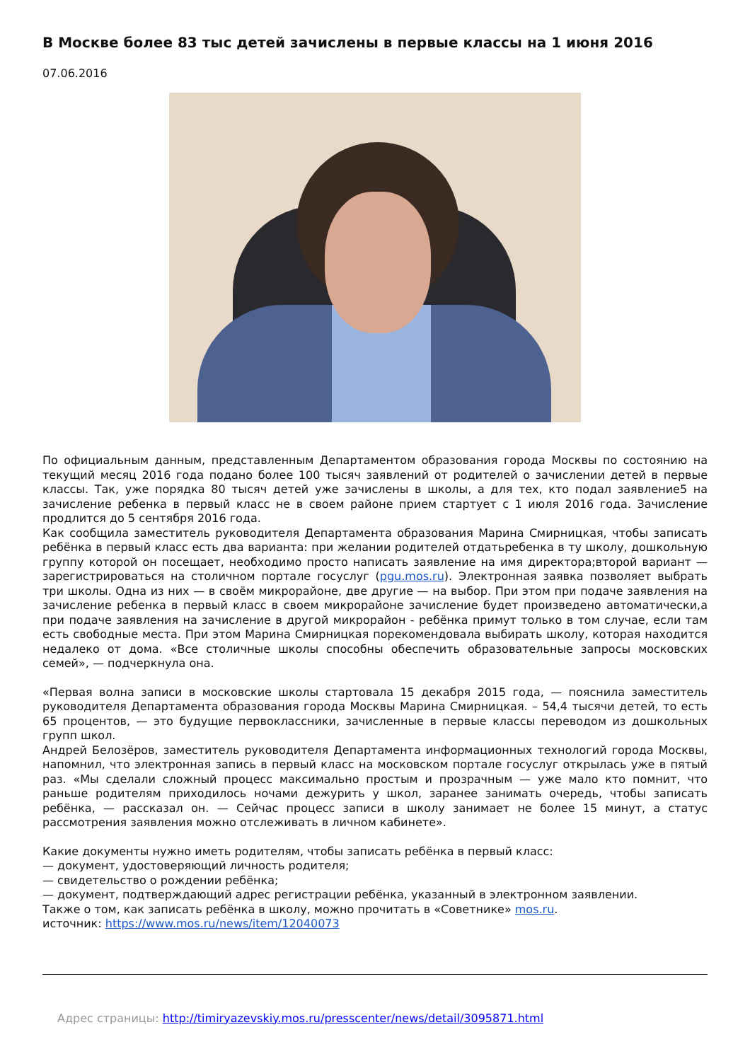В Москве более 83 тыс детей зачислены в первые классы на 1 июня 2016
07.06.2016
По официальным данным, представленным Департаментом образования города Москвы по состоянию на текущий месяц 2016 года подано более 100 тысяч заявлений от родителей о зачислении детей в первые классы. Так, уже порядка 80 тысяч детей уже зачислены в школы, а для тех, кто подал заявление5 на зачисление ребенка в первый класс не в своем районе прием стартует с 1 июля 2016 года. Зачисление продлится до 5 сентября 2016 года.
Как сообщила заместитель руководителя Департамента образования Марина Смирницкая, чтобы записать ребёнка в первый класс есть два варианта: при желании родителей отдатьребенка в ту школу, дошкольную группу которой он посещает, необходимо просто написать заявление на имя директора;второй вариант — зарегистрироваться на столичном портале госуслуг (pgu.mos.ru). Электронная заявка позволяет выбрать три школы. Одна из них — в своём микрорайоне, две другие — на выбор. При этом при подаче заявления на зачисление ребенка в первый класс в своем микрорайоне зачисление будет произведено автоматически,а при подаче заявления на зачисление в другой микрорайон - ребёнка примут только в том случае, если там есть свободные места. При этом Марина Смирницкая порекомендовала выбирать школу, которая находится недалеко от дома. «Все столичные школы способны обеспечить образовательные запросы московских семей», — подчеркнула она.
«Первая волна записи в московские школы стартовала 15 декабря 2015 года, — пояснила заместитель руководителя Департамента образования города Москвы Марина Смирницкая. – 54,4 тысячи детей, то есть 65 процентов, — это будущие первоклассники, зачисленные в первые классы переводом из дошкольных групп школ.
Андрей Белозёров, заместитель руководителя Департамента информационных технологий города Москвы, напомнил, что электронная запись в первый класс на московском портале госуслуг открылась уже в пятый раз. «Мы сделали сложный процесс максимально простым и прозрачным — уже мало кто помнит, что раньше родителям приходилось ночами дежурить у школ, заранее занимать очередь, чтобы записать ребёнка, — рассказал он. — Сейчас процесс записи в школу занимает не более 15 минут, а статус рассмотрения заявления можно отслеживать в личном кабинете».
Какие документы нужно иметь родителям, чтобы записать ребёнка в первый класс:
— документ, удостоверяющий личность родителя;
— свидетельство о рождении ребёнка;
— документ, подтверждающий адрес регистрации ребёнка, указанный в электронном заявлении.
Также о том, как записать ребёнка в школу, можно прочитать в «Советнике» mos.ru.
источник: https://www.mos.ru/news/item/12040073
Адрес страницы: http://timiryazevskiy.mos.ru/presscenter/news/detail/3095871.html